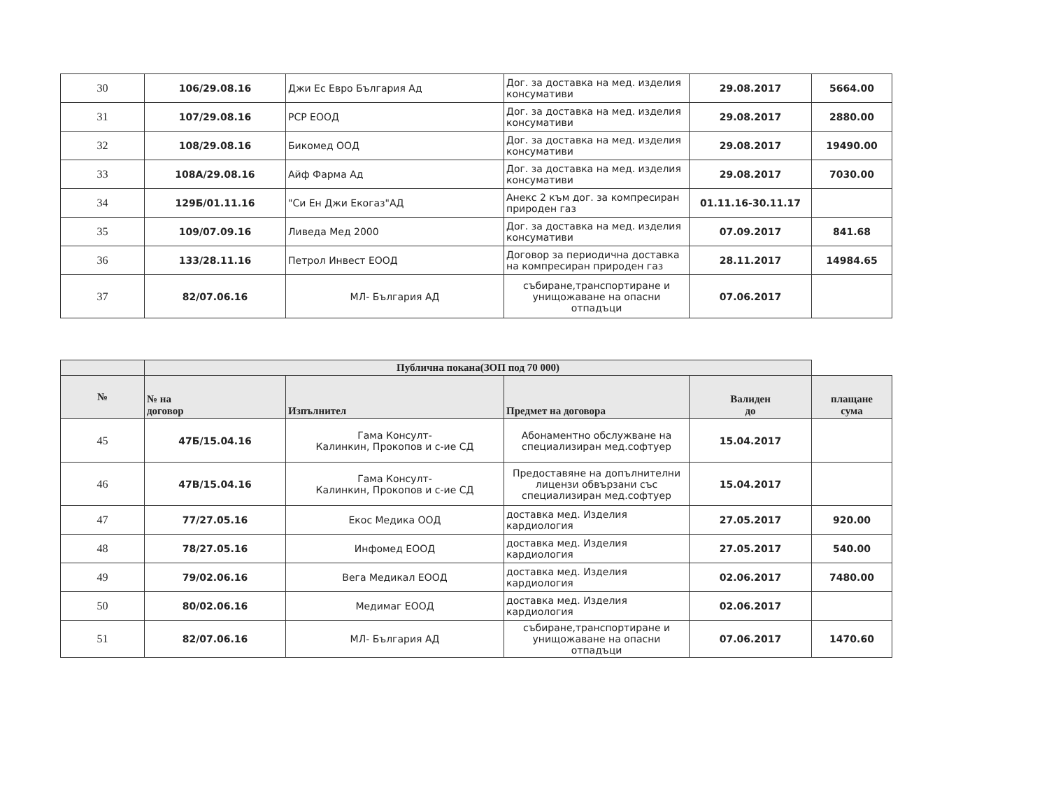| 30 | 106/29.08.16 | Джи Ес Евро България Ад | Дог. за доставка на мед. изделия консумативи | 29.08.2017 | 5664.00 |
| 31 | 107/29.08.16 | РСР ЕООД | Дог. за доставка на мед. изделия консумативи | 29.08.2017 | 2880.00 |
| 32 | 108/29.08.16 | Бикомед ООД | Дог. за доставка на мед. изделия консумативи | 29.08.2017 | 19490.00 |
| 33 | 108А/29.08.16 | Айф Фарма Ад | Дог. за доставка на мед. изделия консумативи | 29.08.2017 | 7030.00 |
| 34 | 129Б/01.11.16 | "Си Ен Джи Екогаз"АД | Анекс 2 към дог. за компресиран природен газ | 01.11.16-30.11.17 | |
| 35 | 109/07.09.16 | Ливеда Мед 2000 | Дог. за доставка на мед. изделия консумативи | 07.09.2017 | 841.68 |
| 36 | 133/28.11.16 | Петрол Инвест ЕООД | Договор за периодична доставка на компресиран природен газ | 28.11.2017 | 14984.65 |
| 37 | 82/07.06.16 | МЛ- България АД | събиране,транспортиране и унищожаване на опасни отпадъци | 07.06.2017 | |
| | Публична покана(ЗОП под 70 000) | | | | |
| --- | --- | --- | --- | --- | --- |
| № | № на договор | Изпълнител | Предмет на договора | Валиден до | плащане сума |
| 45 | 47Б/15.04.16 | Гама Консулт- Калинкин, Прокопов и с-ие СД | Абонаментно обслужване на специализиран мед.софтуер | 15.04.2017 | |
| 46 | 47В/15.04.16 | Гама Консулт- Калинкин, Прокопов и с-ие СД | Предоставяне на допълнителни лицензи обвързани със специализиран мед.софтуер | 15.04.2017 | |
| 47 | 77/27.05.16 | Екос Медика ООД | доставка мед. Изделия кардиология | 27.05.2017 | 920.00 |
| 48 | 78/27.05.16 | Инфомед ЕООД | доставка мед. Изделия кардиология | 27.05.2017 | 540.00 |
| 49 | 79/02.06.16 | Вега Медикал ЕООД | доставка мед. Изделия кардиология | 02.06.2017 | 7480.00 |
| 50 | 80/02.06.16 | Медимаг ЕООД | доставка мед. Изделия кардиология | 02.06.2017 | |
| 51 | 82/07.06.16 | МЛ- България АД | събиране,транспортиране и унищожаване на опасни отпадъци | 07.06.2017 | 1470.60 |